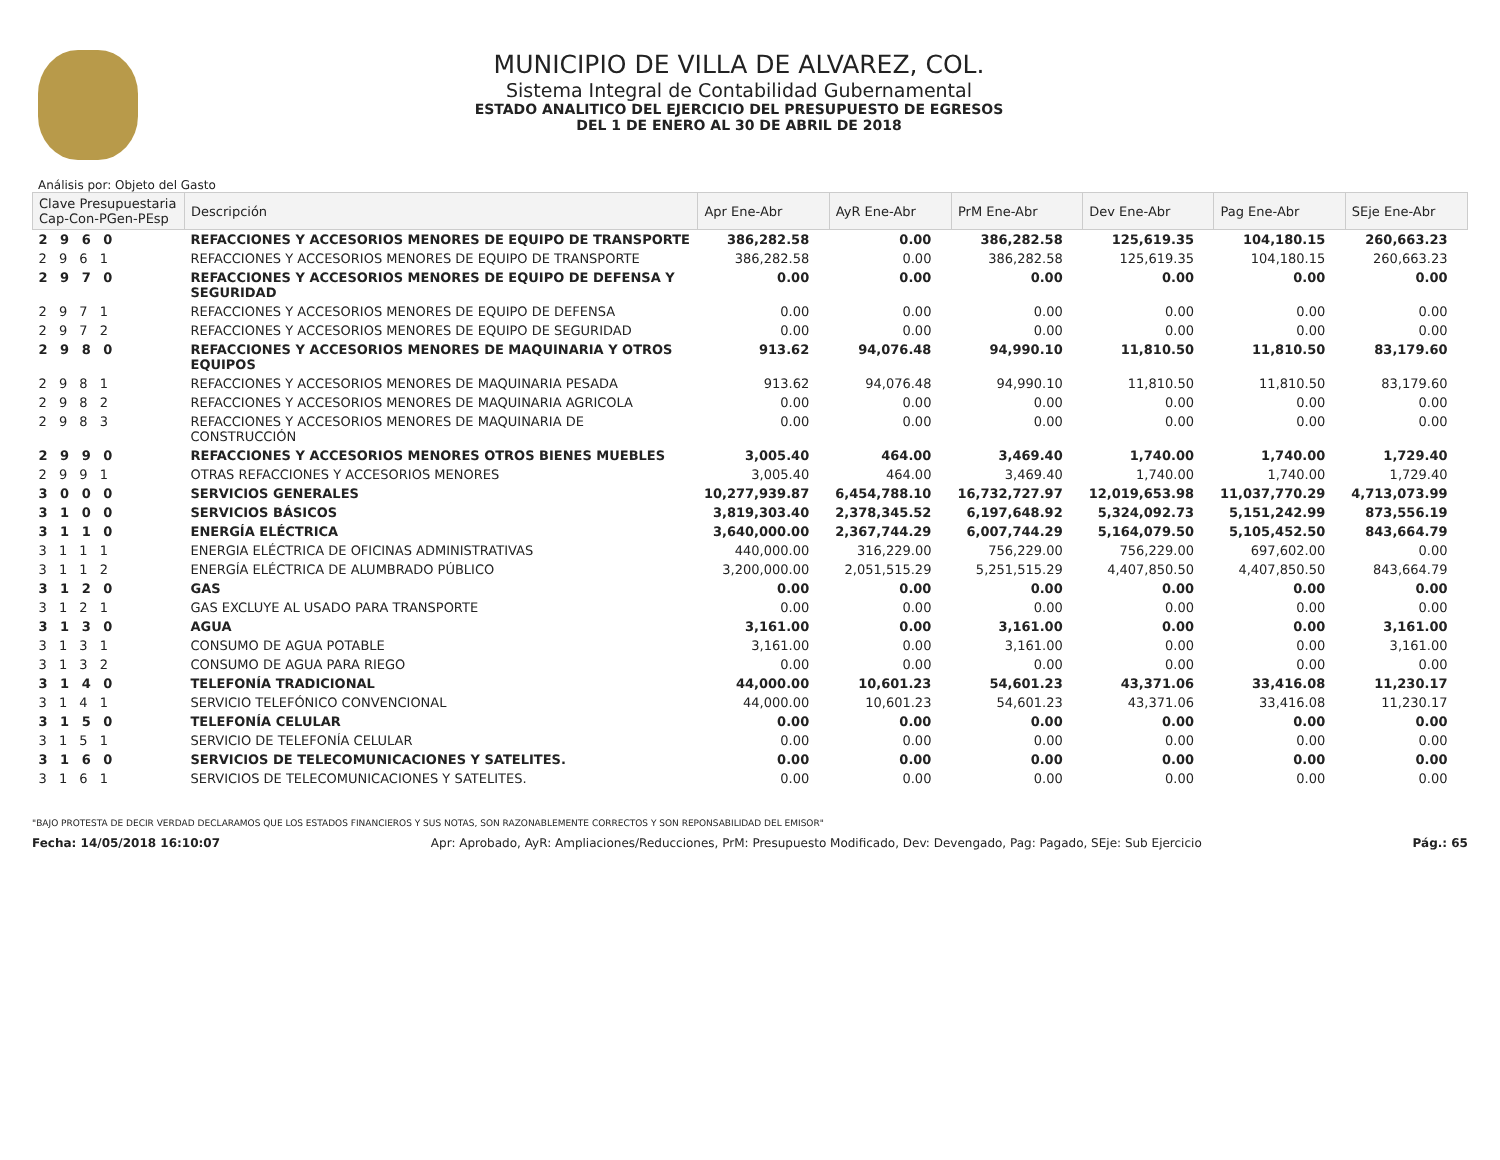MUNICIPIO DE VILLA DE ALVAREZ, COL.
Sistema Integral de Contabilidad Gubernamental
ESTADO ANALITICO DEL EJERCICIO DEL PRESUPUESTO DE EGRESOS
DEL 1 DE ENERO AL 30 DE ABRIL DE 2018
Análisis por: Objeto del Gasto
| Clave Presupuestaria Cap-Con-PGen-PEsp | Descripción | Apr Ene-Abr | AyR Ene-Abr | PrM Ene-Abr | Dev Ene-Abr | Pag Ene-Abr | SEje Ene-Abr |
| --- | --- | --- | --- | --- | --- | --- | --- |
| 2 9 6 0 | REFACCIONES Y ACCESORIOS MENORES DE EQUIPO DE TRANSPORTE | 386,282.58 | 0.00 | 386,282.58 | 125,619.35 | 104,180.15 | 260,663.23 |
| 2 9 6 1 | REFACCIONES Y ACCESORIOS MENORES DE EQUIPO DE TRANSPORTE | 386,282.58 | 0.00 | 386,282.58 | 125,619.35 | 104,180.15 | 260,663.23 |
| 2 9 7 0 | REFACCIONES Y ACCESORIOS MENORES DE EQUIPO DE DEFENSA Y SEGURIDAD | 0.00 | 0.00 | 0.00 | 0.00 | 0.00 | 0.00 |
| 2 9 7 1 | REFACCIONES Y ACCESORIOS MENORES DE EQUIPO DE DEFENSA | 0.00 | 0.00 | 0.00 | 0.00 | 0.00 | 0.00 |
| 2 9 7 2 | REFACCIONES Y ACCESORIOS MENORES DE EQUIPO DE SEGURIDAD | 0.00 | 0.00 | 0.00 | 0.00 | 0.00 | 0.00 |
| 2 9 8 0 | REFACCIONES Y ACCESORIOS MENORES DE MAQUINARIA Y OTROS EQUIPOS | 913.62 | 94,076.48 | 94,990.10 | 11,810.50 | 11,810.50 | 83,179.60 |
| 2 9 8 1 | REFACCIONES Y ACCESORIOS MENORES DE MAQUINARIA PESADA | 913.62 | 94,076.48 | 94,990.10 | 11,810.50 | 11,810.50 | 83,179.60 |
| 2 9 8 2 | REFACCIONES Y ACCESORIOS MENORES DE MAQUINARIA AGRICOLA | 0.00 | 0.00 | 0.00 | 0.00 | 0.00 | 0.00 |
| 2 9 8 3 | REFACCIONES Y ACCESORIOS MENORES DE MAQUINARIA DE CONSTRUCCIÓN | 0.00 | 0.00 | 0.00 | 0.00 | 0.00 | 0.00 |
| 2 9 9 0 | REFACCIONES Y ACCESORIOS MENORES OTROS BIENES MUEBLES | 3,005.40 | 464.00 | 3,469.40 | 1,740.00 | 1,740.00 | 1,729.40 |
| 2 9 9 1 | OTRAS REFACCIONES Y ACCESORIOS MENORES | 3,005.40 | 464.00 | 3,469.40 | 1,740.00 | 1,740.00 | 1,729.40 |
| 3 0 0 0 | SERVICIOS GENERALES | 10,277,939.87 | 6,454,788.10 | 16,732,727.97 | 12,019,653.98 | 11,037,770.29 | 4,713,073.99 |
| 3 1 0 0 | SERVICIOS BÁSICOS | 3,819,303.40 | 2,378,345.52 | 6,197,648.92 | 5,324,092.73 | 5,151,242.99 | 873,556.19 |
| 3 1 1 0 | ENERGÍA ELÉCTRICA | 3,640,000.00 | 2,367,744.29 | 6,007,744.29 | 5,164,079.50 | 5,105,452.50 | 843,664.79 |
| 3 1 1 1 | ENERGIA ELÉCTRICA DE OFICINAS ADMINISTRATIVAS | 440,000.00 | 316,229.00 | 756,229.00 | 756,229.00 | 697,602.00 | 0.00 |
| 3 1 1 2 | ENERGÍA ELÉCTRICA DE ALUMBRADO PÚBLICO | 3,200,000.00 | 2,051,515.29 | 5,251,515.29 | 4,407,850.50 | 4,407,850.50 | 843,664.79 |
| 3 1 2 0 | GAS | 0.00 | 0.00 | 0.00 | 0.00 | 0.00 | 0.00 |
| 3 1 2 1 | GAS EXCLUYE AL USADO PARA TRANSPORTE | 0.00 | 0.00 | 0.00 | 0.00 | 0.00 | 0.00 |
| 3 1 3 0 | AGUA | 3,161.00 | 0.00 | 3,161.00 | 0.00 | 0.00 | 3,161.00 |
| 3 1 3 1 | CONSUMO DE AGUA POTABLE | 3,161.00 | 0.00 | 3,161.00 | 0.00 | 0.00 | 3,161.00 |
| 3 1 3 2 | CONSUMO DE AGUA PARA RIEGO | 0.00 | 0.00 | 0.00 | 0.00 | 0.00 | 0.00 |
| 3 1 4 0 | TELEFONÍA TRADICIONAL | 44,000.00 | 10,601.23 | 54,601.23 | 43,371.06 | 33,416.08 | 11,230.17 |
| 3 1 4 1 | SERVICIO TELEFÓNICO CONVENCIONAL | 44,000.00 | 10,601.23 | 54,601.23 | 43,371.06 | 33,416.08 | 11,230.17 |
| 3 1 5 0 | TELEFONÍA CELULAR | 0.00 | 0.00 | 0.00 | 0.00 | 0.00 | 0.00 |
| 3 1 5 1 | SERVICIO DE TELEFONÍA CELULAR | 0.00 | 0.00 | 0.00 | 0.00 | 0.00 | 0.00 |
| 3 1 6 0 | SERVICIOS DE TELECOMUNICACIONES Y SATELITES. | 0.00 | 0.00 | 0.00 | 0.00 | 0.00 | 0.00 |
| 3 1 6 1 | SERVICIOS DE TELECOMUNICACIONES Y SATELITES. | 0.00 | 0.00 | 0.00 | 0.00 | 0.00 | 0.00 |
"BAJO PROTESTA DE DECIR VERDAD DECLARAMOS QUE LOS ESTADOS FINANCIEROS Y SUS NOTAS, SON RAZONABLEMENTE CORRECTOS Y SON REPONSABILIDAD DEL EMISOR"
Fecha: 14/05/2018 16:10:07 Apr: Aprobado, AyR: Ampliaciones/Reducciones, PrM: Presupuesto Modificado, Dev: Devengado, Pag: Pagado, SEje: Sub Ejercicio Pág.: 65